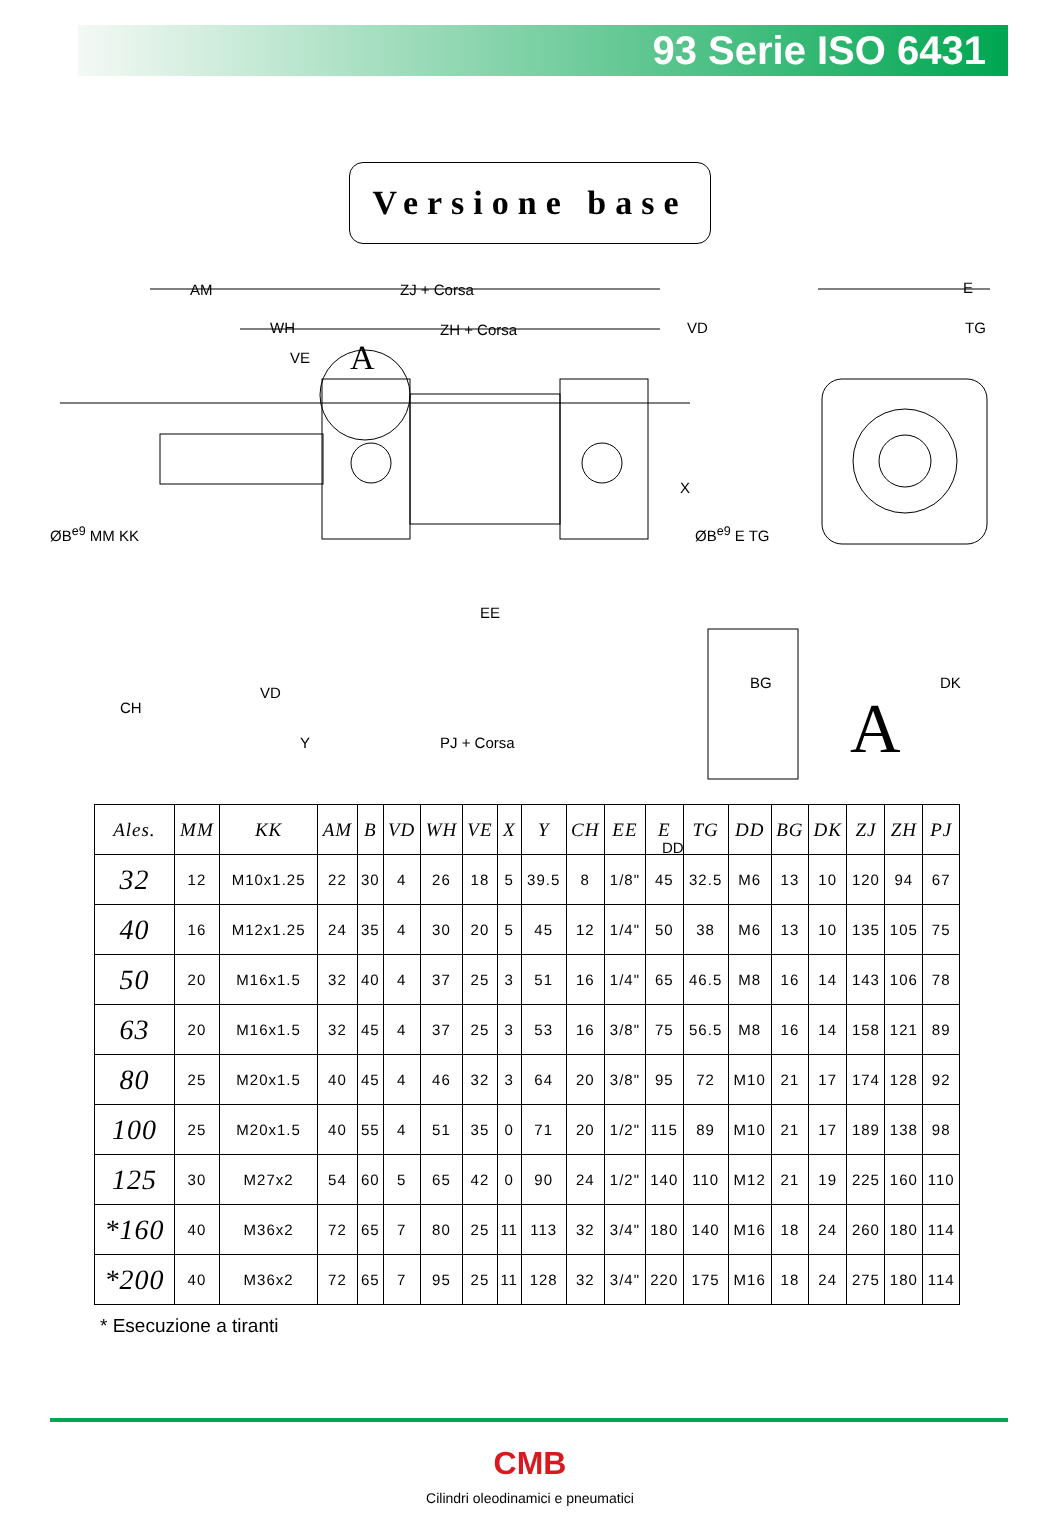93 Serie ISO 6431
Versione base
AM ZJ + Corsa
WH ZH + Corsa VD
VE A
E
TG
ØB<sup>e9</sup> MM KK
X
ØB<sup>e9</sup> E TG
EE
CH
VD
Y PJ + Corsa
DK BG
DD
A
| Ales. | MM | KK | AM | B | VD | WH | VE | X | Y | CH | EE | E | TG | DD | BG | DK | ZJ | ZH | PJ |
| --- | --- | --- | --- | --- | --- | --- | --- | --- | --- | --- | --- | --- | --- | --- | --- | --- | --- | --- | --- |
| 32 | 12 | M10x1.25 | 22 | 30 | 4 | 26 | 18 | 5 | 39.5 | 8 | 1/8" | 45 | 32.5 | M6 | 13 | 10 | 120 | 94 | 67 |
| 40 | 16 | M12x1.25 | 24 | 35 | 4 | 30 | 20 | 5 | 45 | 12 | 1/4" | 50 | 38 | M6 | 13 | 10 | 135 | 105 | 75 |
| 50 | 20 | M16x1.5 | 32 | 40 | 4 | 37 | 25 | 3 | 51 | 16 | 1/4" | 65 | 46.5 | M8 | 16 | 14 | 143 | 106 | 78 |
| 63 | 20 | M16x1.5 | 32 | 45 | 4 | 37 | 25 | 3 | 53 | 16 | 3/8" | 75 | 56.5 | M8 | 16 | 14 | 158 | 121 | 89 |
| 80 | 25 | M20x1.5 | 40 | 45 | 4 | 46 | 32 | 3 | 64 | 20 | 3/8" | 95 | 72 | M10 | 21 | 17 | 174 | 128 | 92 |
| 100 | 25 | M20x1.5 | 40 | 55 | 4 | 51 | 35 | 0 | 71 | 20 | 1/2" | 115 | 89 | M10 | 21 | 17 | 189 | 138 | 98 |
| 125 | 30 | M27x2 | 54 | 60 | 5 | 65 | 42 | 0 | 90 | 24 | 1/2" | 140 | 110 | M12 | 21 | 19 | 225 | 160 | 110 |
| *160 | 40 | M36x2 | 72 | 65 | 7 | 80 | 25 | 11 | 113 | 32 | 3/4" | 180 | 140 | M16 | 18 | 24 | 260 | 180 | 114 |
| *200 | 40 | M36x2 | 72 | 65 | 7 | 95 | 25 | 11 | 128 | 32 | 3/4" | 220 | 175 | M16 | 18 | 24 | 275 | 180 | 114 |
* Esecuzione a tiranti
CMB
Cilindri oleodinamici e pneumatici